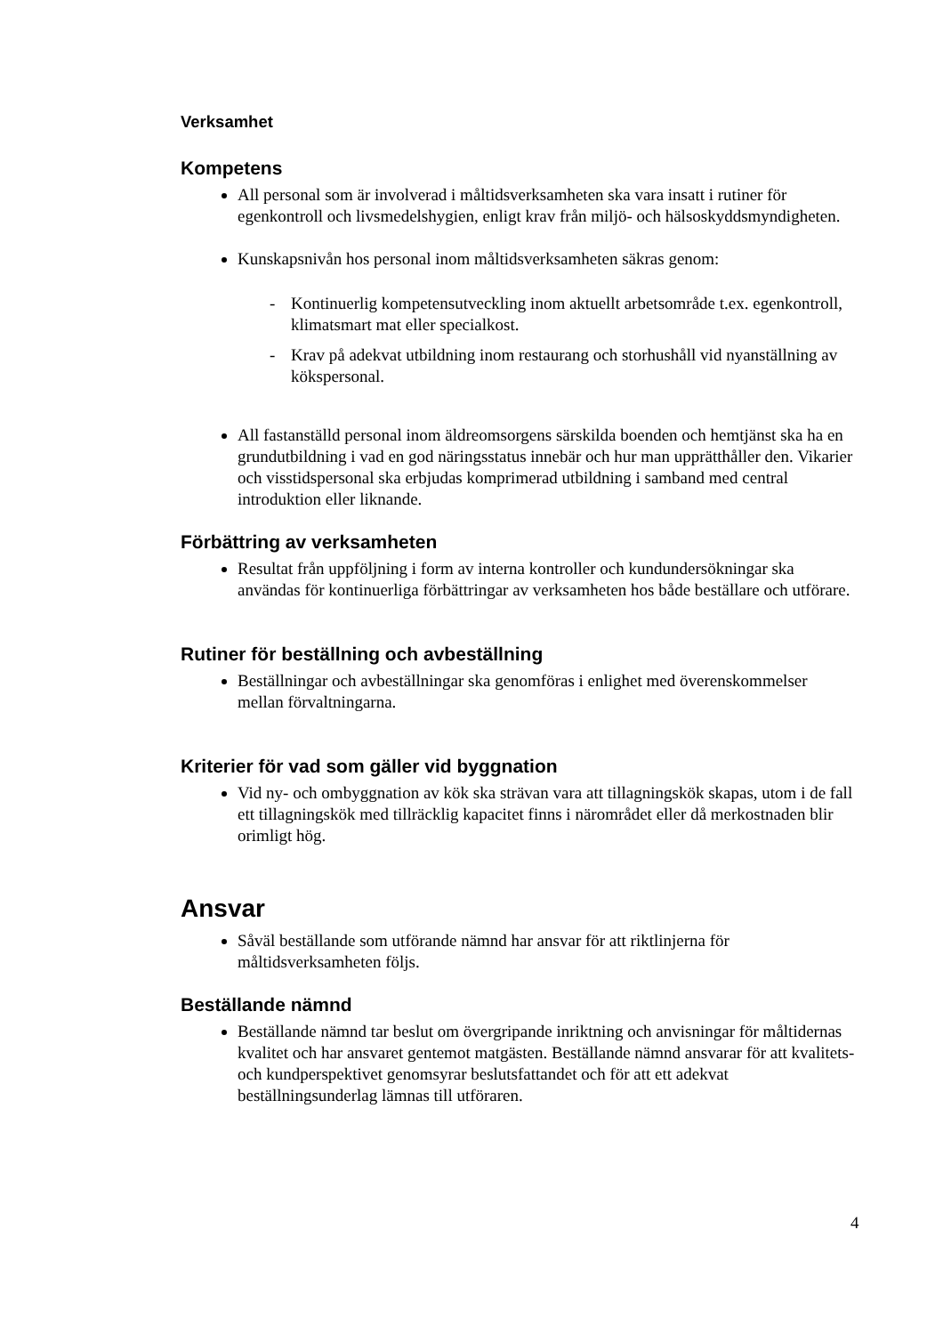Verksamhet
Kompetens
All personal som är involverad i måltidsverksamheten ska vara insatt i rutiner för egenkontroll och livsmedelshygien, enligt krav från miljö- och hälsoskyddsmyndigheten.
Kunskapsnivån hos personal inom måltidsverksamheten säkras genom:
- Kontinuerlig kompetensutveckling inom aktuellt arbetsområde t.ex. egenkontroll, klimatsmart mat eller specialkost.
- Krav på adekvat utbildning inom restaurang och storhushåll vid nyanställning av kökspersonal.
All fastanställd personal inom äldreomsorgens särskilda boenden och hemtjänst ska ha en grundutbildning i vad en god näringsstatus innebär och hur man upprätthåller den. Vikarier och visstidspersonal ska erbjudas komprimerad utbildning i samband med central introduktion eller liknande.
Förbättring av verksamheten
Resultat från uppföljning i form av interna kontroller och kundundersökningar ska användas för kontinuerliga förbättringar av verksamheten hos både beställare och utförare.
Rutiner för beställning och avbeställning
Beställningar och avbeställningar ska genomföras i enlighet med överenskommelser mellan förvaltningarna.
Kriterier för vad som gäller vid byggnation
Vid ny- och ombyggnation av kök ska strävan vara att tillagningskök skapas, utom i de fall ett tillagningskök med tillräcklig kapacitet finns i närområdet eller då merkostnaden blir orimligt hög.
Ansvar
Såväl beställande som utförande nämnd har ansvar för att riktlinjerna för måltidsverksamheten följs.
Beställande nämnd
Beställande nämnd tar beslut om övergripande inriktning och anvisningar för måltidernas kvalitet och har ansvaret gentemot matgästen. Beställande nämnd ansvarar för att kvalitets- och kundperspektivet genomsyrar beslutsfattandet och för att ett adekvat beställningsunderlag lämnas till utföraren.
4